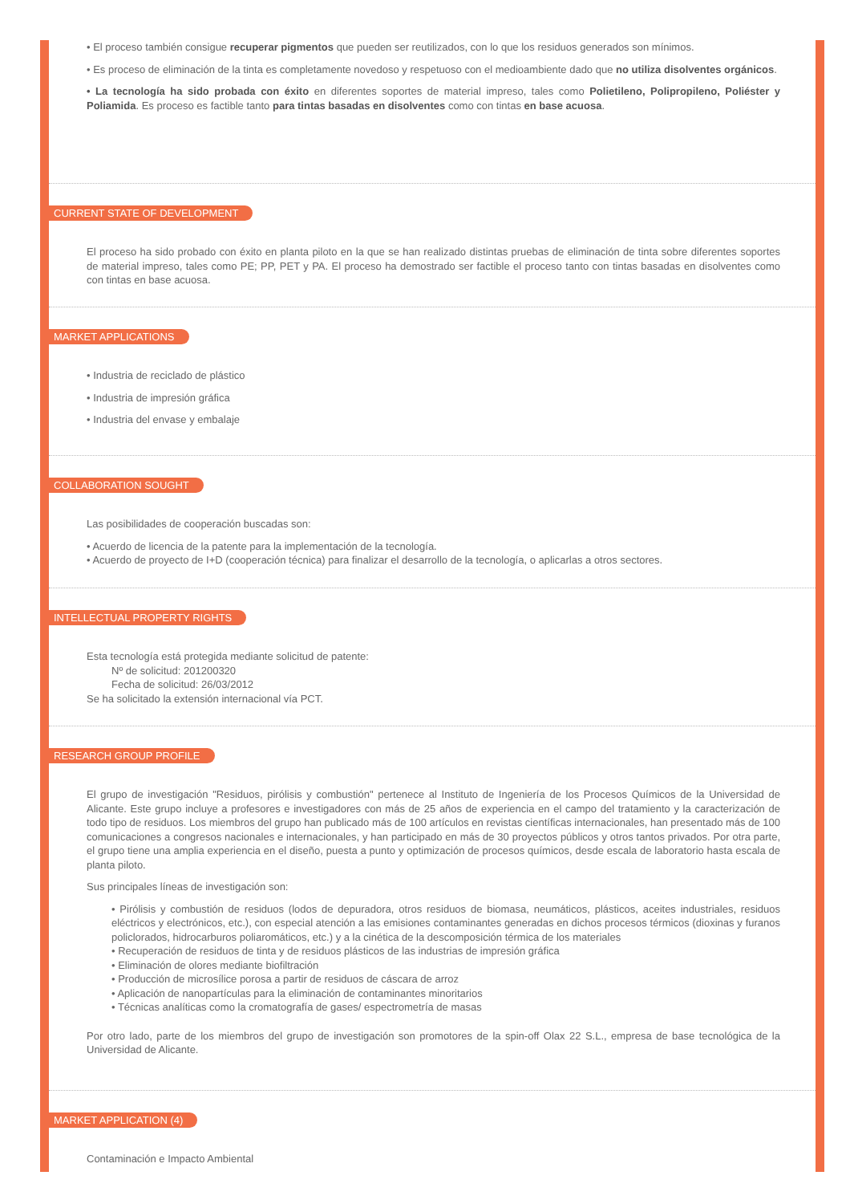• El proceso también consigue recuperar pigmentos que pueden ser reutilizados, con lo que los residuos generados son mínimos.
• Es proceso de eliminación de la tinta es completamente novedoso y respetuoso con el medioambiente dado que no utiliza disolventes orgánicos.
• La tecnología ha sido probada con éxito en diferentes soportes de material impreso, tales como Polietileno, Polipropileno, Poliéster y Poliamida. Es proceso es factible tanto para tintas basadas en disolventes como con tintas en base acuosa.
CURRENT STATE OF DEVELOPMENT
El proceso ha sido probado con éxito en planta piloto en la que se han realizado distintas pruebas de eliminación de tinta sobre diferentes soportes de material impreso, tales como PE; PP, PET y PA. El proceso ha demostrado ser factible el proceso tanto con tintas basadas en disolventes como con tintas en base acuosa.
MARKET APPLICATIONS
• Industria de reciclado de plástico
• Industria de impresión gráfica
• Industria del envase y embalaje
COLLABORATION SOUGHT
Las posibilidades de cooperación buscadas son:
• Acuerdo de licencia de la patente para la implementación de la tecnología.
• Acuerdo de proyecto de I+D (cooperación técnica) para finalizar el desarrollo de la tecnología, o aplicarlas a otros sectores.
INTELLECTUAL PROPERTY RIGHTS
Esta tecnología está protegida mediante solicitud de patente:
Nº de solicitud: 201200320
Fecha de solicitud: 26/03/2012
Se ha solicitado la extensión internacional vía PCT.
RESEARCH GROUP PROFILE
El grupo de investigación "Residuos, pirólisis y combustión" pertenece al Instituto de Ingeniería de los Procesos Químicos de la Universidad de Alicante. Este grupo incluye a profesores e investigadores con más de 25 años de experiencia en el campo del tratamiento y la caracterización de todo tipo de residuos. Los miembros del grupo han publicado más de 100 artículos en revistas científicas internacionales, han presentado más de 100 comunicaciones a congresos nacionales e internacionales, y han participado en más de 30 proyectos públicos y otros tantos privados. Por otra parte, el grupo tiene una amplia experiencia en el diseño, puesta a punto y optimización de procesos químicos, desde escala de laboratorio hasta escala de planta piloto.
Sus principales líneas de investigación son:
• Pirólisis y combustión de residuos (lodos de depuradora, otros residuos de biomasa, neumáticos, plásticos, aceites industriales, residuos eléctricos y electrónicos, etc.), con especial atención a las emisiones contaminantes generadas en dichos procesos térmicos (dioxinas y furanos policlorados, hidrocarburos poliaromáticos, etc.) y a la cinética de la descomposición térmica de los materiales
• Recuperación de residuos de tinta y de residuos plásticos de las industrias de impresión gráfica
• Eliminación de olores mediante biofiltración
• Producción de microsílice porosa a partir de residuos de cáscara de arroz
• Aplicación de nanopartículas para la eliminación de contaminantes minoritarios
• Técnicas analíticas como la cromatografía de gases/ espectrometría de masas
Por otro lado, parte de los miembros del grupo de investigación son promotores de la spin-off Olax 22 S.L., empresa de base tecnológica de la Universidad de Alicante.
MARKET APPLICATION (4)
Contaminación e Impacto Ambiental